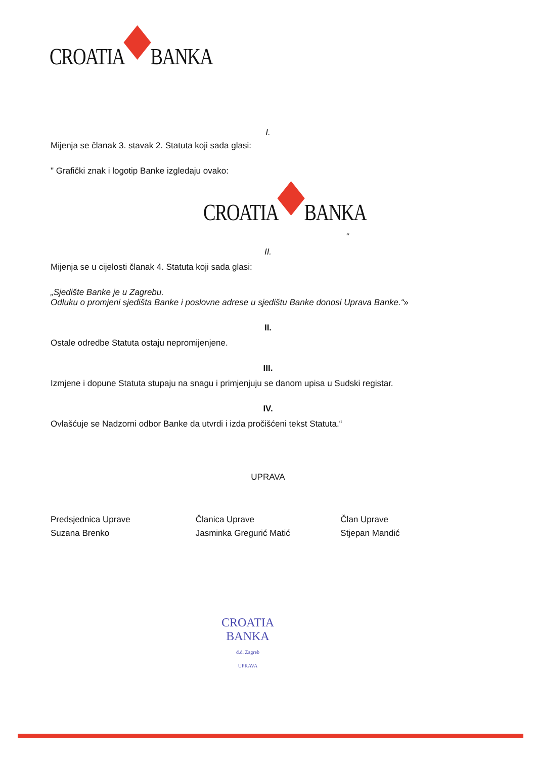CROATIA
BANKA
I.
Mijenja se članak 3. stavak 2. Statuta koji sada glasi:
" Grafički znak i logotip Banke izgledaju ovako:
CROATIA
BANKA
“
II.
Mijenja se u cijelosti članak 4. Statuta koji sada glasi:
„Sjedište Banke je u Zagrebu.
Odluku o promjeni sjedišta Banke i poslovne adrese u sjedištu Banke donosi Uprava Banke.“»
II.
Ostale odredbe Statuta ostaju nepromijenjene.
III.
Izmjene i dopune Statuta stupaju na snagu i primjenjuju se danom upisa u Sudski registar.
IV.
Ovlašćuje se Nadzorni odbor Banke da utvrdi i izda pročišćeni tekst Statuta.“
UPRAVA
Predsjednica Uprave
Suzana Brenko
Članica Uprave
Jasminka Gregurić Matić
Član Uprave
Stjepan Mandić
CROATIA BANKA
d.d. Zagreb
UPRAVA